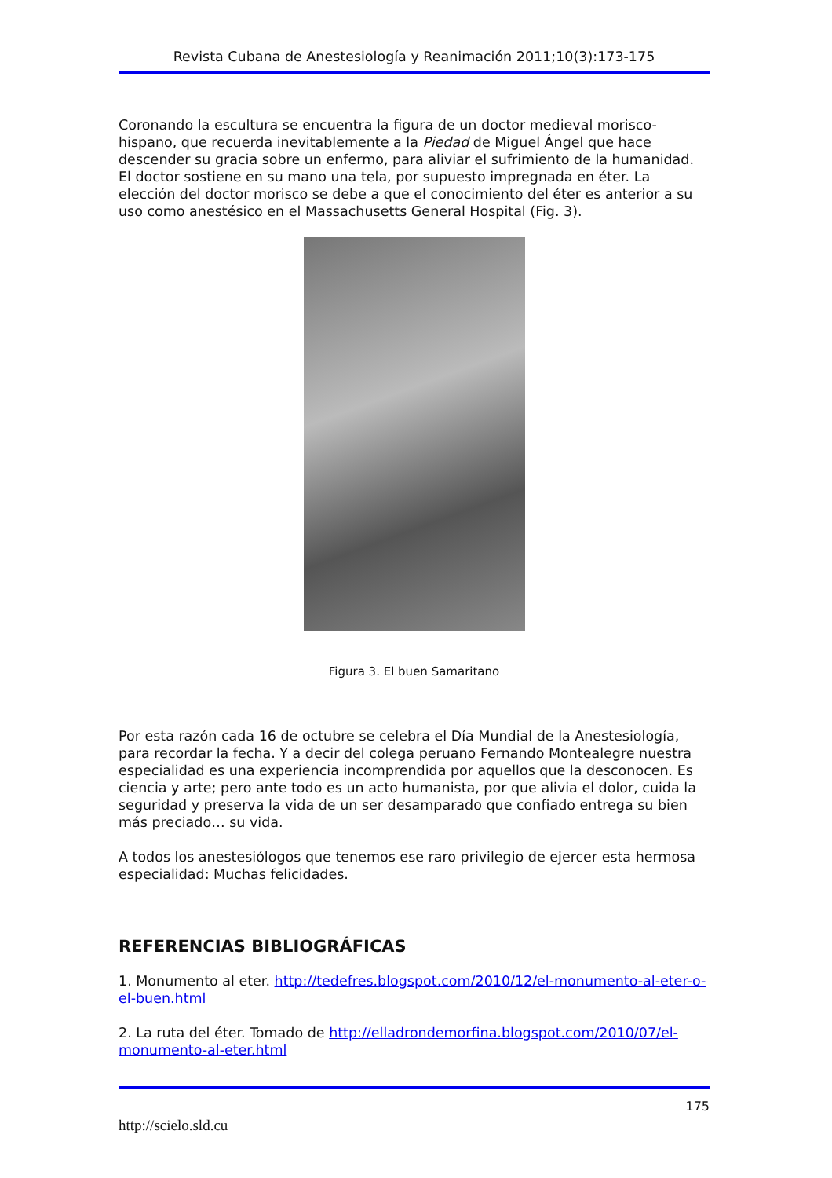Revista Cubana de Anestesiología y Reanimación 2011;10(3):173-175
Coronando la escultura se encuentra la figura de un doctor medieval morisco-hispano, que recuerda inevitablemente a la Piedad de Miguel Ángel que hace descender su gracia sobre un enfermo, para aliviar el sufrimiento de la humanidad. El doctor sostiene en su mano una tela, por supuesto impregnada en éter. La elección del doctor morisco se debe a que el conocimiento del éter es anterior a su uso como anestésico en el Massachusetts General Hospital (Fig. 3).
Figura 3. El buen Samaritano
Por esta razón cada 16 de octubre se celebra el Día Mundial de la Anestesiología, para recordar la fecha. Y a decir del colega peruano Fernando Montealegre nuestra especialidad es una experiencia incomprendida por aquellos que la desconocen. Es ciencia y arte; pero ante todo es un acto humanista, por que alivia el dolor, cuida la seguridad y preserva la vida de un ser desamparado que confiado entrega su bien más preciado… su vida.
A todos los anestesiólogos que tenemos ese raro privilegio de ejercer esta hermosa especialidad: Muchas felicidades.
REFERENCIAS BIBLIOGRÁFICAS
1. Monumento al eter. http://tedefres.blogspot.com/2010/12/el-monumento-al-eter-o-el-buen.html
2. La ruta del éter. Tomado de http://elladrondemorfina.blogspot.com/2010/07/el-monumento-al-eter.html
175
http://scielo.sld.cu